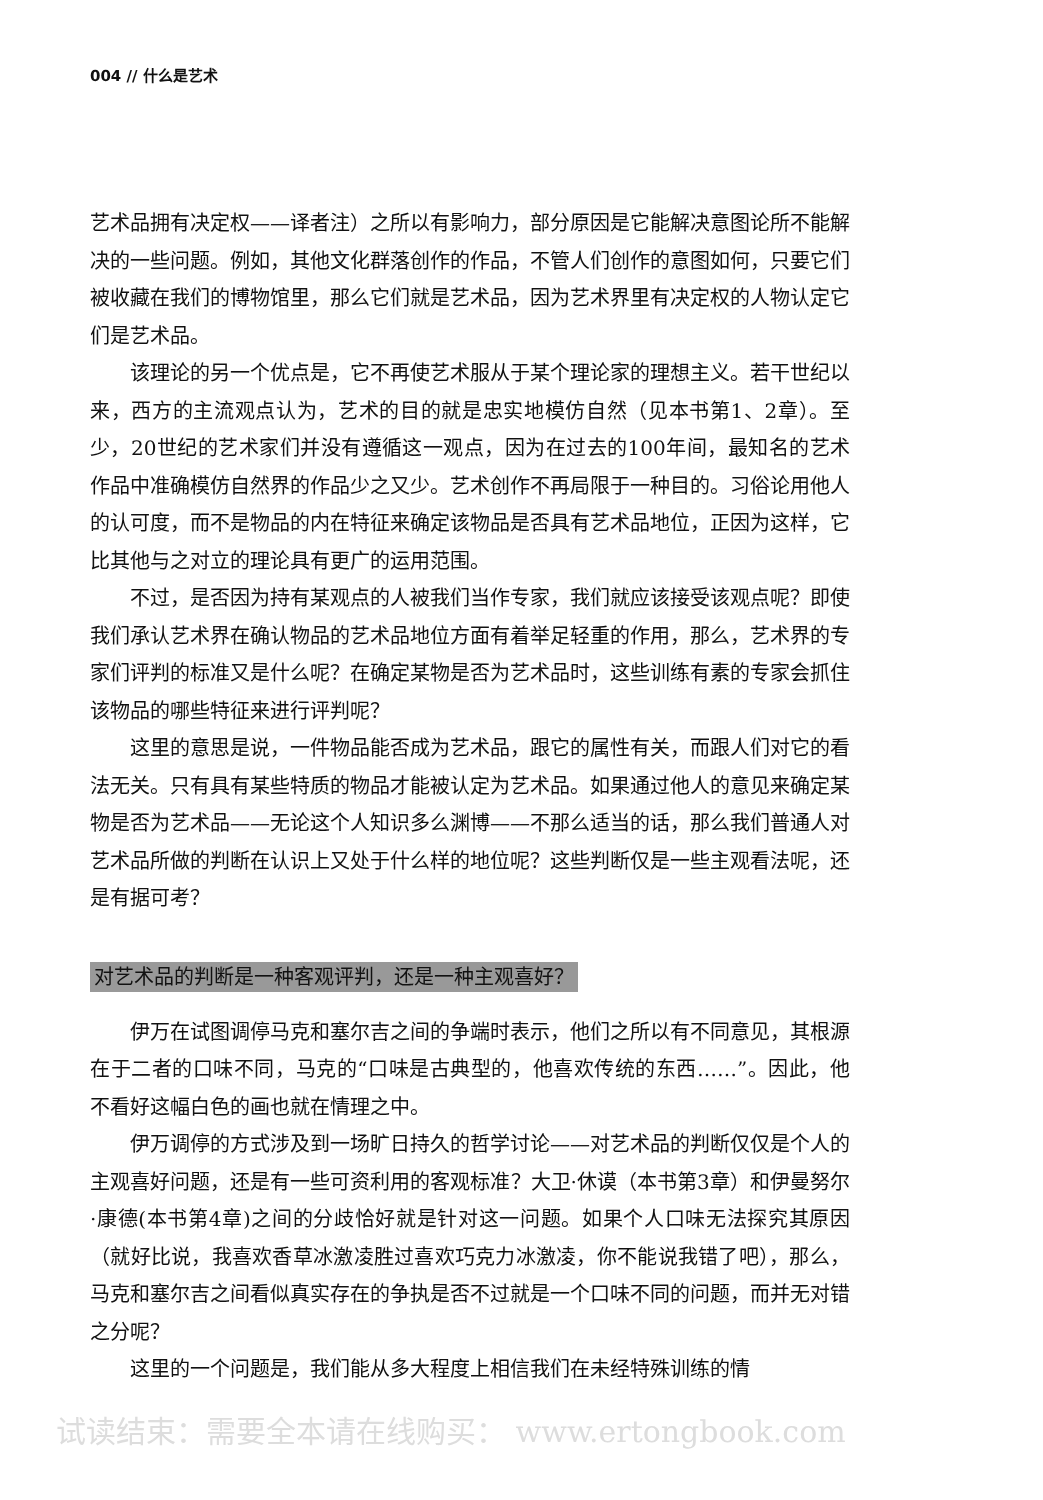004 // 什么是艺术
艺术品拥有决定权——译者注）之所以有影响力，部分原因是它能解决意图论所不能解决的一些问题。例如，其他文化群落创作的作品，不管人们创作的意图如何，只要它们被收藏在我们的博物馆里，那么它们就是艺术品，因为艺术界里有决定权的人物认定它们是艺术品。
该理论的另一个优点是，它不再使艺术服从于某个理论家的理想主义。若干世纪以来，西方的主流观点认为，艺术的目的就是忠实地模仿自然（见本书第1、2章）。至少，20世纪的艺术家们并没有遵循这一观点，因为在过去的100年间，最知名的艺术作品中准确模仿自然界的作品少之又少。艺术创作不再局限于一种目的。习俗论用他人的认可度，而不是物品的内在特征来确定该物品是否具有艺术品地位，正因为这样，它比其他与之对立的理论具有更广的运用范围。
不过，是否因为持有某观点的人被我们当作专家，我们就应该接受该观点呢？即使我们承认艺术界在确认物品的艺术品地位方面有着举足轻重的作用，那么，艺术界的专家们评判的标准又是什么呢？在确定某物是否为艺术品时，这些训练有素的专家会抓住该物品的哪些特征来进行评判呢？
这里的意思是说，一件物品能否成为艺术品，跟它的属性有关，而跟人们对它的看法无关。只有具有某些特质的物品才能被认定为艺术品。如果通过他人的意见来确定某物是否为艺术品——无论这个人知识多么渊博——不那么适当的话，那么我们普通人对艺术品所做的判断在认识上又处于什么样的地位呢？这些判断仅是一些主观看法呢，还是有据可考？
对艺术品的判断是一种客观评判，还是一种主观喜好？
伊万在试图调停马克和塞尔吉之间的争端时表示，他们之所以有不同意见，其根源在于二者的口味不同，马克的“口味是古典型的，他喜欢传统的东西……”。因此，他不看好这幅白色的画也就在情理之中。
伊万调停的方式涉及到一场旷日持久的哲学讨论——对艺术品的判断仅仅是个人的主观喜好问题，还是有一些可资利用的客观标准？大卫·休谟（本书第3章）和伊曼努尔·康德(本书第4章)之间的分歧恰好就是针对这一问题。如果个人口味无法探究其原因（就好比说，我喜欢香草冰激凌胜过喜欢巧克力冰激凌，你不能说我错了吧），那么，马克和塞尔吉之间看似真实存在的争执是否不过就是一个口味不同的问题，而并无对错之分呢？
这里的一个问题是，我们能从多大程度上相信我们在未经特殊训练的情
试读结束：需要全本请在线购买： www.ertongbook.com